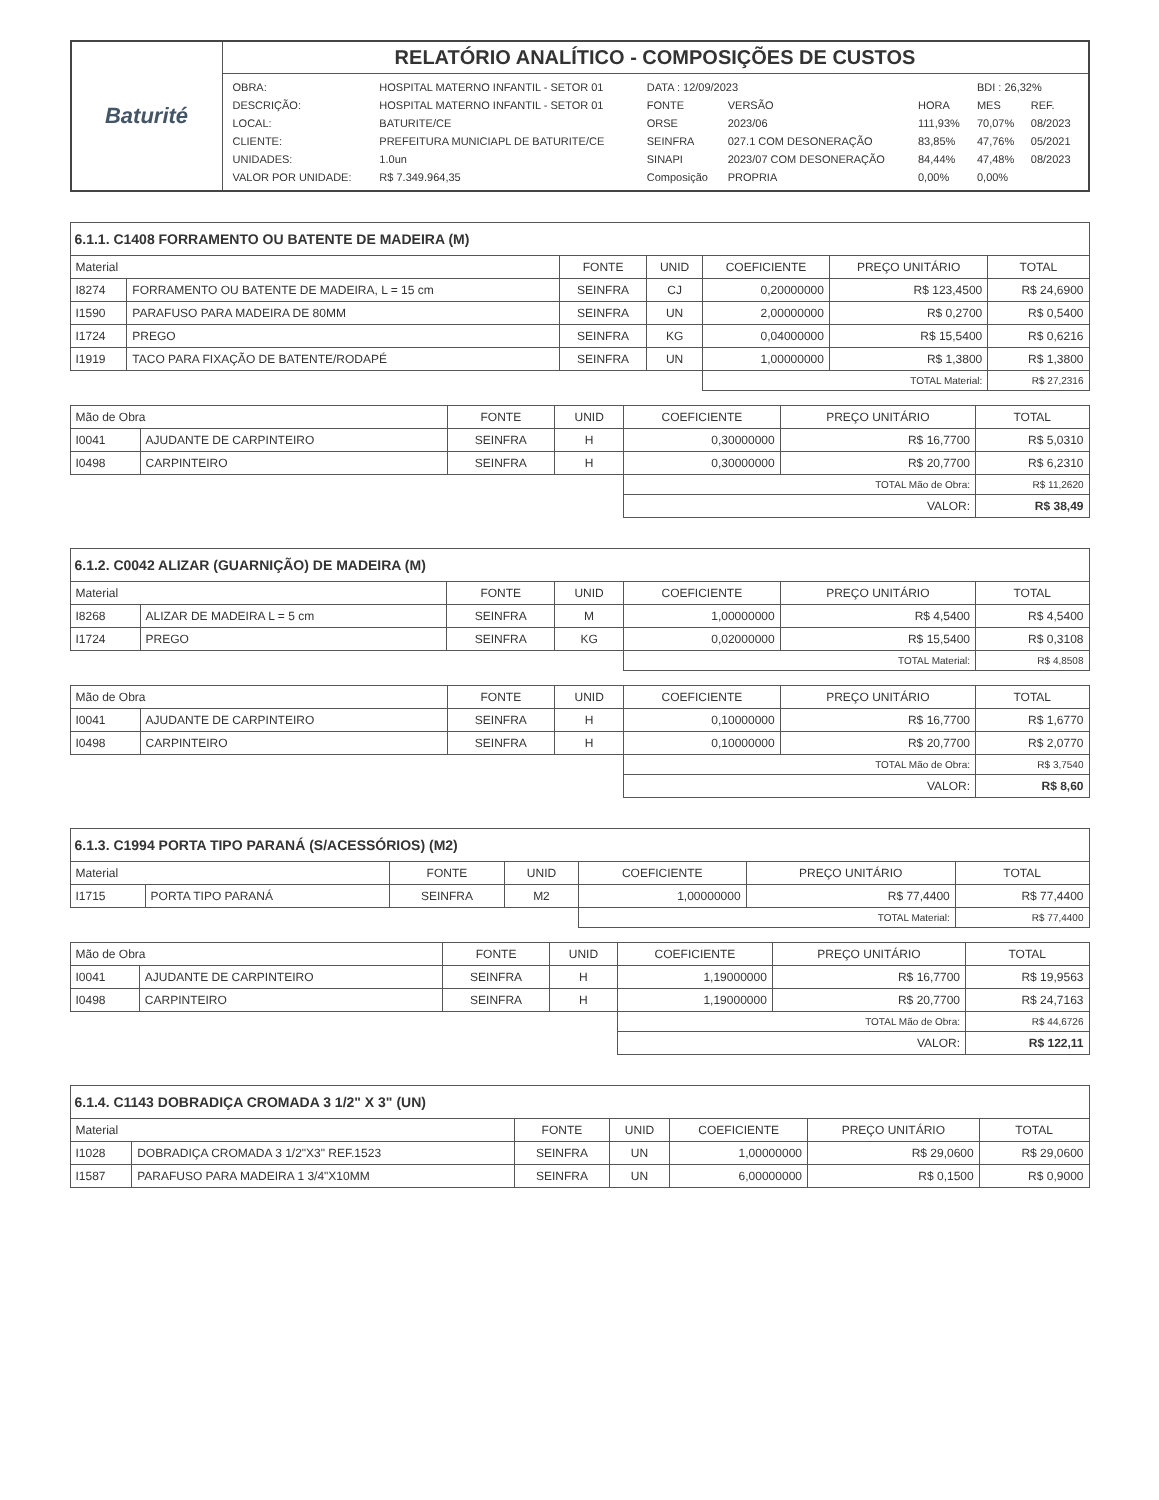| Baturité | RELATÓRIO ANALÍTICO - COMPOSIÇÕES DE CUSTOS |
| | / OBRA: / HOSPITAL MATERNO INFANTIL - SETOR 01 / DATA : 12/09/2023 / / / BDI : 26,32% / / / DESCRIÇÃO: / HOSPITAL MATERNO INFANTIL - SETOR 01 / FONTE / VERSÃO / HORA / MES / REF. / / LOCAL: / BATURITE/CE / ORSE / 2023/06 / 111,93% / 70,07% / 08/2023 / / CLIENTE: / PREFEITURA MUNICIAPL DE BATURITE/CE / SEINFRA / 027.1 COM DESONERAÇÃO / 83,85% / 47,76% / 05/2021 / / UNIDADES: / 1.0un / SINAPI / 2023/07 COM DESONERAÇÃO / 84,44% / 47,48% / 08/2023 / / VALOR POR UNIDADE: / R$ 7.349.964,35 / Composição / PROPRIA / 0,00% / 0,00% / / |
6.1.1. C1408 FORRAMENTO OU BATENTE DE MADEIRA (M)
| Material | | FONTE | UNID | COEFICIENTE | PREÇO UNITÁRIO | TOTAL |
| --- | --- | --- | --- | --- | --- | --- |
| I8274 | FORRAMENTO OU BATENTE DE MADEIRA, L = 15 cm | SEINFRA | CJ | 0,20000000 | R$ 123,4500 | R$ 24,6900 |
| I1590 | PARAFUSO PARA MADEIRA DE 80MM | SEINFRA | UN | 2,00000000 | R$ 0,2700 | R$ 0,5400 |
| I1724 | PREGO | SEINFRA | KG | 0,04000000 | R$ 15,5400 | R$ 0,6216 |
| I1919 | TACO PARA FIXAÇÃO DE BATENTE/RODAPÉ | SEINFRA | UN | 1,00000000 | R$ 1,3800 | R$ 1,3800 |
| | | | | TOTAL Material: | | R$ 27,2316 |
| Mão de Obra | | FONTE | UNID | COEFICIENTE | PREÇO UNITÁRIO | TOTAL |
| --- | --- | --- | --- | --- | --- | --- |
| I0041 | AJUDANTE DE CARPINTEIRO | SEINFRA | H | 0,30000000 | R$ 16,7700 | R$ 5,0310 |
| I0498 | CARPINTEIRO | SEINFRA | H | 0,30000000 | R$ 20,7700 | R$ 6,2310 |
| | | | | TOTAL Mão de Obra: | | R$ 11,2620 |
| | | | | VALOR: | | R$ 38,49 |
6.1.2. C0042 ALIZAR (GUARNIÇÃO) DE MADEIRA (M)
| Material | | FONTE | UNID | COEFICIENTE | PREÇO UNITÁRIO | TOTAL |
| --- | --- | --- | --- | --- | --- | --- |
| I8268 | ALIZAR DE MADEIRA L = 5 cm | SEINFRA | M | 1,00000000 | R$ 4,5400 | R$ 4,5400 |
| I1724 | PREGO | SEINFRA | KG | 0,02000000 | R$ 15,5400 | R$ 0,3108 |
| | | | | TOTAL Material: | | R$ 4,8508 |
| Mão de Obra | | FONTE | UNID | COEFICIENTE | PREÇO UNITÁRIO | TOTAL |
| --- | --- | --- | --- | --- | --- | --- |
| I0041 | AJUDANTE DE CARPINTEIRO | SEINFRA | H | 0,10000000 | R$ 16,7700 | R$ 1,6770 |
| I0498 | CARPINTEIRO | SEINFRA | H | 0,10000000 | R$ 20,7700 | R$ 2,0770 |
| | | | | TOTAL Mão de Obra: | | R$ 3,7540 |
| | | | | VALOR: | | R$ 8,60 |
6.1.3. C1994 PORTA TIPO PARANÁ (S/ACESSÓRIOS) (M2)
| Material | | FONTE | UNID | COEFICIENTE | PREÇO UNITÁRIO | TOTAL |
| --- | --- | --- | --- | --- | --- | --- |
| I1715 | PORTA TIPO PARANÁ | SEINFRA | M2 | 1,00000000 | R$ 77,4400 | R$ 77,4400 |
| | | | | TOTAL Material: | | R$ 77,4400 |
| Mão de Obra | | FONTE | UNID | COEFICIENTE | PREÇO UNITÁRIO | TOTAL |
| --- | --- | --- | --- | --- | --- | --- |
| I0041 | AJUDANTE DE CARPINTEIRO | SEINFRA | H | 1,19000000 | R$ 16,7700 | R$ 19,9563 |
| I0498 | CARPINTEIRO | SEINFRA | H | 1,19000000 | R$ 20,7700 | R$ 24,7163 |
| | | | | TOTAL Mão de Obra: | | R$ 44,6726 |
| | | | | VALOR: | | R$ 122,11 |
6.1.4. C1143 DOBRADIÇA CROMADA 3 1/2" X 3" (UN)
| Material | | FONTE | UNID | COEFICIENTE | PREÇO UNITÁRIO | TOTAL |
| --- | --- | --- | --- | --- | --- | --- |
| I1028 | DOBRADIÇA CROMADA 3 1/2"X3" REF.1523 | SEINFRA | UN | 1,00000000 | R$ 29,0600 | R$ 29,0600 |
| I1587 | PARAFUSO PARA MADEIRA 1 3/4"X10MM | SEINFRA | UN | 6,00000000 | R$ 0,1500 | R$ 0,9000 |